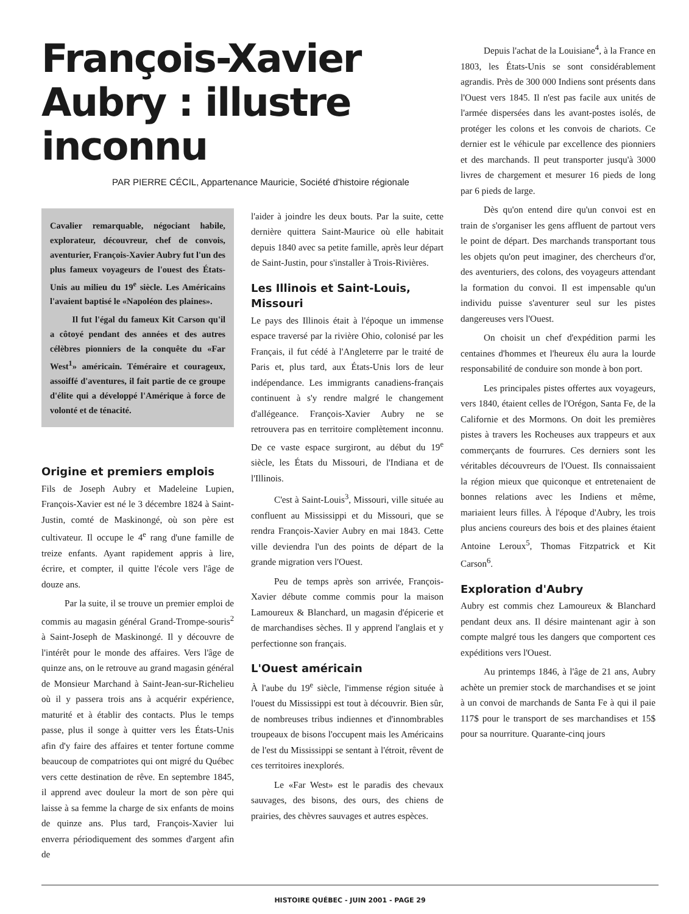François-Xavier Aubry : illustre inconnu
PAR PIERRE CÉCIL, Appartenance Mauricie, Société d'histoire régionale
Cavalier remarquable, négociant habile, explorateur, découvreur, chef de convois, aventurier, François-Xavier Aubry fut l'un des plus fameux voyageurs de l'ouest des États-Unis au milieu du 19<sup>e</sup> siècle. Les Américains l'avaient baptisé le «Napoléon des plaines».
Il fut l'égal du fameux Kit Carson qu'il a côtoyé pendant des années et des autres célèbres pionniers de la conquête du «Far West<sup>1</sup>» américain. Téméraire et courageux, assoiffé d'aventures, il fait partie de ce groupe d'élite qui a développé l'Amérique à force de volonté et de ténacité.
Origine et premiers emplois
Fils de Joseph Aubry et Madeleine Lupien, François-Xavier est né le 3 décembre 1824 à Saint-Justin, comté de Maskinongé, où son père est cultivateur. Il occupe le 4<sup>e</sup> rang d'une famille de treize enfants. Ayant rapidement appris à lire, écrire, et compter, il quitte l'école vers l'âge de douze ans.
Par la suite, il se trouve un premier emploi de commis au magasin général Grand-Trompe-souris<sup>2</sup> à Saint-Joseph de Maskinongé. Il y découvre de l'intérêt pour le monde des affaires. Vers l'âge de quinze ans, on le retrouve au grand magasin général de Monsieur Marchand à Saint-Jean-sur-Richelieu où il y passera trois ans à acquérir expérience, maturité et à établir des contacts. Plus le temps passe, plus il songe à quitter vers les États-Unis afin d'y faire des affaires et tenter fortune comme beaucoup de compatriotes qui ont migré du Québec vers cette destination de rêve. En septembre 1845, il apprend avec douleur la mort de son père qui laisse à sa femme la charge de six enfants de moins de quinze ans. Plus tard, François-Xavier lui enverra périodiquement des sommes d'argent afin de
l'aider à joindre les deux bouts. Par la suite, cette dernière quittera Saint-Maurice où elle habitait depuis 1840 avec sa petite famille, après leur départ de Saint-Justin, pour s'installer à Trois-Rivières.
Les Illinois et Saint-Louis, Missouri
Le pays des Illinois était à l'époque un immense espace traversé par la rivière Ohio, colonisé par les Français, il fut cédé à l'Angleterre par le traité de Paris et, plus tard, aux États-Unis lors de leur indépendance. Les immigrants canadiens-français continuent à s'y rendre malgré le changement d'allégeance. François-Xavier Aubry ne se retrouvera pas en territoire complètement inconnu. De ce vaste espace surgiront, au début du 19<sup>e</sup> siècle, les États du Missouri, de l'Indiana et de l'Illinois.
C'est à Saint-Louis<sup>3</sup>, Missouri, ville située au confluent au Mississippi et du Missouri, que se rendra François-Xavier Aubry en mai 1843. Cette ville deviendra l'un des points de départ de la grande migration vers l'Ouest.
Peu de temps après son arrivée, François-Xavier débute comme commis pour la maison Lamoureux & Blanchard, un magasin d'épicerie et de marchandises sèches. Il y apprend l'anglais et y perfectionne son français.
L'Ouest américain
À l'aube du 19<sup>e</sup> siècle, l'immense région située à l'ouest du Mississippi est tout à découvrir. Bien sûr, de nombreuses tribus indiennes et d'innombrables troupeaux de bisons l'occupent mais les Américains de l'est du Mississippi se sentant à l'étroit, rêvent de ces territoires inexplorés.
Le «Far West» est le paradis des chevaux sauvages, des bisons, des ours, des chiens de prairies, des chèvres sauvages et autres espèces.
Depuis l'achat de la Louisiane<sup>4</sup>, à la France en 1803, les États-Unis se sont considérablement agrandis. Près de 300 000 Indiens sont présents dans l'Ouest vers 1845. Il n'est pas facile aux unités de l'armée dispersées dans les avant-postes isolés, de protéger les colons et les convois de chariots. Ce dernier est le véhicule par excellence des pionniers et des marchands. Il peut transporter jusqu'à 3000 livres de chargement et mesurer 16 pieds de long par 6 pieds de large.
Dès qu'on entend dire qu'un convoi est en train de s'organiser les gens affluent de partout vers le point de départ. Des marchands transportant tous les objets qu'on peut imaginer, des chercheurs d'or, des aventuriers, des colons, des voyageurs attendant la formation du convoi. Il est impensable qu'un individu puisse s'aventurer seul sur les pistes dangereuses vers l'Ouest.
On choisit un chef d'expédition parmi les centaines d'hommes et l'heureux élu aura la lourde responsabilité de conduire son monde à bon port.
Les principales pistes offertes aux voyageurs, vers 1840, étaient celles de l'Orégon, Santa Fe, de la Californie et des Mormons. On doit les premières pistes à travers les Rocheuses aux trappeurs et aux commerçants de fourrures. Ces derniers sont les véritables découvreurs de l'Ouest. Ils connaissaient la région mieux que quiconque et entretenaient de bonnes relations avec les Indiens et même, mariaient leurs filles. À l'époque d'Aubry, les trois plus anciens coureurs des bois et des plaines étaient Antoine Leroux<sup>5</sup>, Thomas Fitzpatrick et Kit Carson<sup>6</sup>.
Exploration d'Aubry
Aubry est commis chez Lamoureux & Blanchard pendant deux ans. Il désire maintenant agir à son compte malgré tous les dangers que comportent ces expéditions vers l'Ouest.
Au printemps 1846, à l'âge de 21 ans, Aubry achète un premier stock de marchandises et se joint à un convoi de marchands de Santa Fe à qui il paie 117$ pour le transport de ses marchandises et 15$ pour sa nourriture. Quarante-cinq jours
HISTOIRE QUÉBEC - JUIN 2001 - PAGE 29